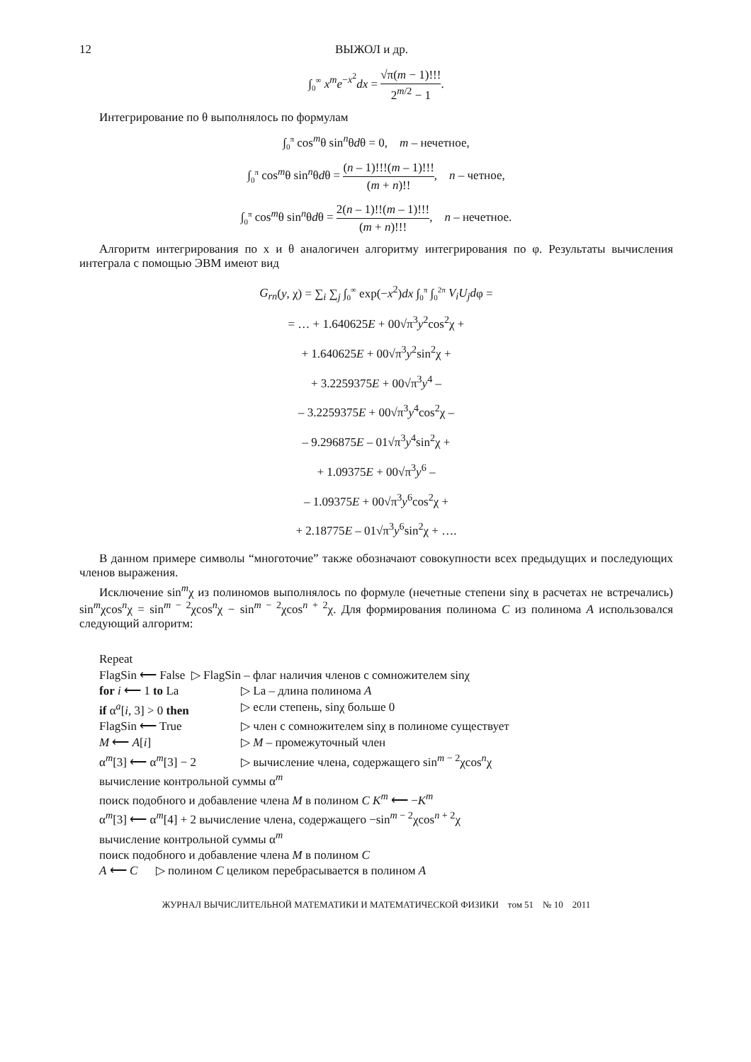12 ВЫЖОЛ и др.
∫<sub>0</sub><sup>∞</sup> x<sup>m</sup>e<sup>−x<sup>2</sup></sup>dx = √π(m − 1)!!! 2<sup>m/2</sup> − 1.
Интегрирование по θ выполнялось по формулам
∫<sub>0</sub><sup>π</sup> cos<sup>m</sup>θ sin<sup>n</sup>θdθ = 0, m – нечетное,
∫<sub>0</sub><sup>π</sup> cos<sup>m</sup>θ sin<sup>n</sup>θdθ = (n – 1)!!!(m – 1)!!! (m + n)!!, n – четное,
∫<sub>0</sub><sup>π</sup> cos<sup>m</sup>θ sin<sup>n</sup>θdθ = 2(n – 1)!!(m – 1)!!! (m + n)!!!, n – нечетное.
Алгоритм интегрирования по x и θ аналогичен алгоритму интегрирования по φ. Результаты вычисления интеграла с помощью ЭВМ имеют вид
G<sub>rn</sub>(y, χ) = ∑<sub>i</sub> ∑<sub>j</sub> ∫<sub>0</sub><sup>∞</sup> exp(−x<sup>2</sup>)dx ∫<sub>0</sub><sup>π</sup> ∫<sub>0</sub><sup>2π</sup> V<sub>i</sub>U<sub>j</sub>dφ =
= … + 1.640625E + 00√π<sup>3</sup>y<sup>2</sup>cos<sup>2</sup>χ +
+ 1.640625E + 00√π<sup>3</sup>y<sup>2</sup>sin<sup>2</sup>χ +
+ 3.2259375E + 00√π<sup>3</sup>y<sup>4</sup> –
– 3.2259375E + 00√π<sup>3</sup>y<sup>4</sup>cos<sup>2</sup>χ –
– 9.296875E – 01√π<sup>3</sup>y<sup>4</sup>sin<sup>2</sup>χ +
+ 1.09375E + 00√π<sup>3</sup>y<sup>6</sup> –
– 1.09375E + 00√π<sup>3</sup>y<sup>6</sup>cos<sup>2</sup>χ +
+ 2.18775E – 01√π<sup>3</sup>y<sup>6</sup>sin<sup>2</sup>χ + ….
В данном примере символы “многоточие” также обозначают совокупности всех предыдущих и последующих членов выражения.
Исключение sin<sup>m</sup>χ из полиномов выполнялось по формуле (нечетные степени sinχ в расчетах не встречались) sin<sup>m</sup>χcos<sup>n</sup>χ = sin<sup>m − 2</sup>χcos<sup>n</sup>χ − sin<sup>m − 2</sup>χcos<sup>n + 2</sup>χ. Для формирования полинома C из полинома A использовался следующий алгоритм:
Repeat
FlagSin ⟵ False ▷ FlagSin – флаг наличия членов с сомножителем sinχ
for i ⟵ 1 to La ▷ La – длина полинома A
if α<sup>a</sup>[i, 3] > 0 then ▷ если степень, sinχ больше 0
FlagSin ⟵ True ▷ член с сомножителем sinχ в полиноме существует
M ⟵ A[i] ▷ M – промежуточный член
α<sup>m</sup>[3] ⟵ α<sup>m</sup>[3] − 2 ▷ вычисление члена, содержащего sin<sup>m − 2</sup>χcos<sup>n</sup>χ
вычисление контрольной суммы α<sup>m</sup>
поиск подобного и добавление члена M в полином C K<sup>m</sup> ⟵ −K<sup>m</sup>
α<sup>m</sup>[3] ⟵ α<sup>m</sup>[4] + 2 вычисление члена, содержащего −sin<sup>m − 2</sup>χcos<sup>n + 2</sup>χ
вычисление контрольной суммы α<sup>m</sup>
поиск подобного и добавление члена M в полином C
A ⟵ C ▷ полином C целиком перебрасывается в полином A
ЖУРНАЛ ВЫЧИСЛИТЕЛЬНОЙ МАТЕМАТИКИ И МАТЕМАТИЧЕСКОЙ ФИЗИКИ том 51 № 10 2011